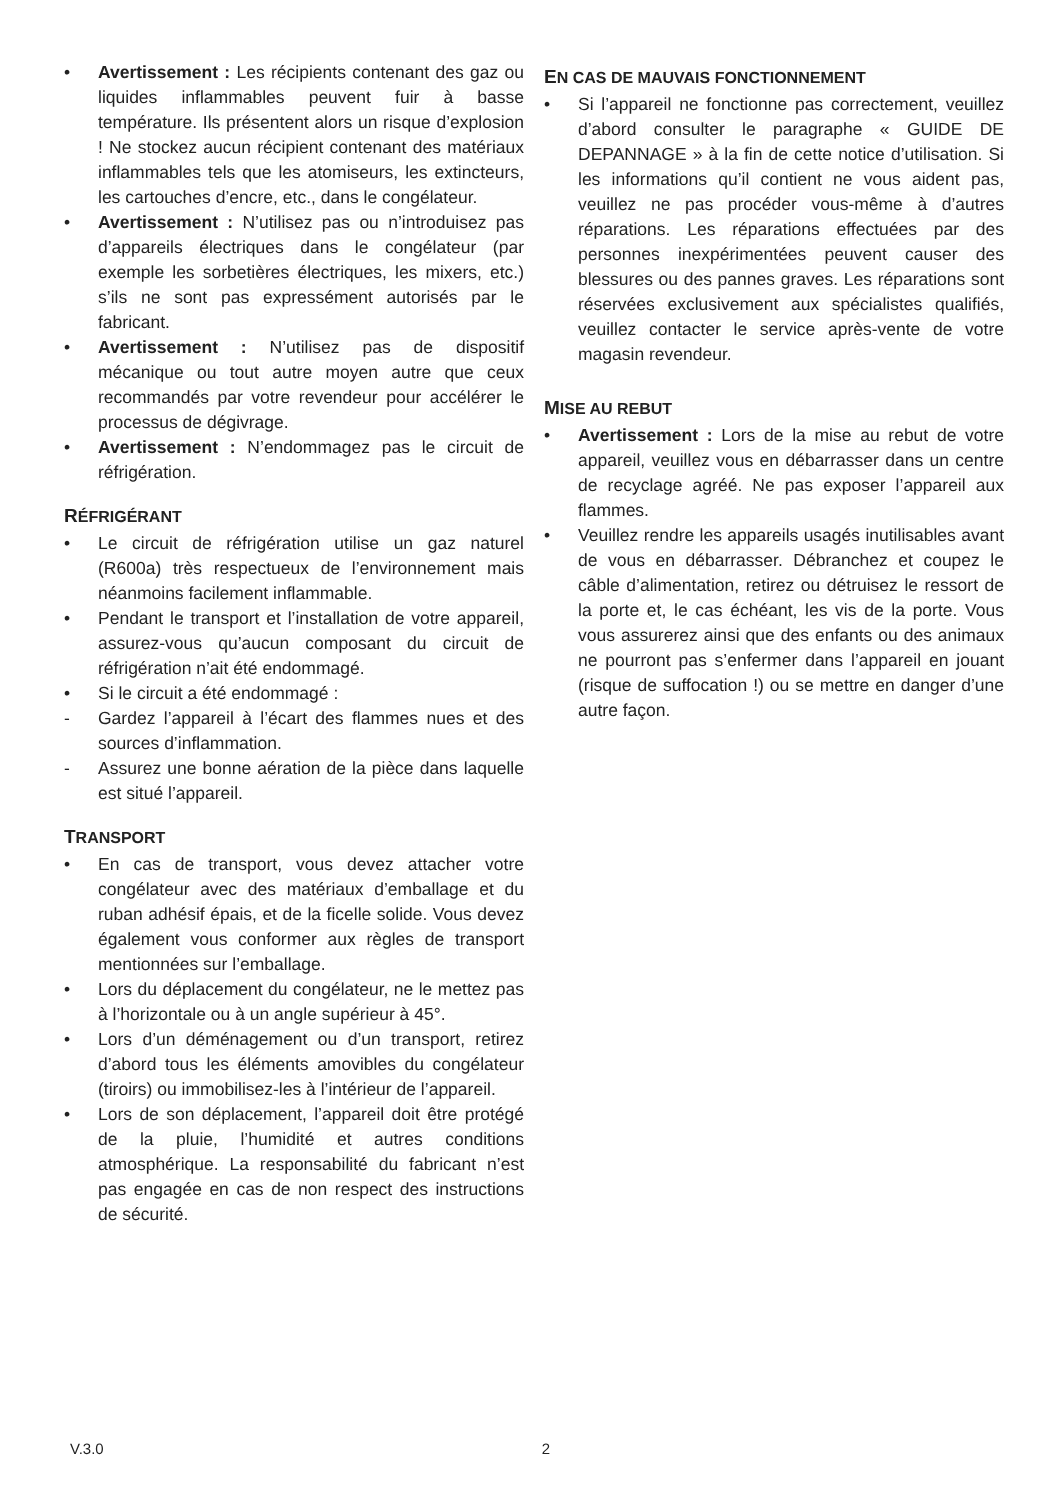• Avertissement : Les récipients contenant des gaz ou liquides inflammables peuvent fuir à basse température. Ils présentent alors un risque d’explosion ! Ne stockez aucun récipient contenant des matériaux inflammables tels que les atomiseurs, les extincteurs, les cartouches d’encre, etc., dans le congélateur.
• Avertissement : N’utilisez pas ou n’introduisez pas d’appareils électriques dans le congélateur (par exemple les sorbetières électriques, les mixers, etc.) s’ils ne sont pas expressément autorisés par le fabricant.
• Avertissement : N’utilisez pas de dispositif mécanique ou tout autre moyen autre que ceux recommandés par votre revendeur pour accélérer le processus de dégivrage.
• Avertissement : N’endommagez pas le circuit de réfrigération.
RÉFRIGÉRANT
• Le circuit de réfrigération utilise un gaz naturel (R600a) très respectueux de l’environnement mais néanmoins facilement inflammable.
• Pendant le transport et l’installation de votre appareil, assurez-vous qu’aucun composant du circuit de réfrigération n’ait été endommagé.
• Si le circuit a été endommagé :
- Gardez l’appareil à l’écart des flammes nues et des sources d’inflammation.
- Assurez une bonne aération de la pièce dans laquelle est situé l’appareil.
TRANSPORT
• En cas de transport, vous devez attacher votre congélateur avec des matériaux d’emballage et du ruban adhésif épais, et de la ficelle solide. Vous devez également vous conformer aux règles de transport mentionnées sur l’emballage.
• Lors du déplacement du congélateur, ne le mettez pas à l’horizontale ou à un angle supérieur à 45°.
• Lors d’un déménagement ou d’un transport, retirez d’abord tous les éléments amovibles du congélateur (tiroirs) ou immobilisez-les à l’intérieur de l’appareil.
• Lors de son déplacement, l’appareil doit être protégé de la pluie, l’humidité et autres conditions atmosphérique. La responsabilité du fabricant n’est pas engagée en cas de non respect des instructions de sécurité.
EN CAS DE MAUVAIS FONCTIONNEMENT
• Si l’appareil ne fonctionne pas correctement, veuillez d’abord consulter le paragraphe « GUIDE DE DEPANNAGE » à la fin de cette notice d’utilisation. Si les informations qu’il contient ne vous aident pas, veuillez ne pas procéder vous-même à d’autres réparations. Les réparations effectuées par des personnes inexpérimentées peuvent causer des blessures ou des pannes graves. Les réparations sont réservées exclusivement aux spécialistes qualifiés, veuillez contacter le service après-vente de votre magasin revendeur.
MISE AU REBUT
• Avertissement : Lors de la mise au rebut de votre appareil, veuillez vous en débarrasser dans un centre de recyclage agréé. Ne pas exposer l’appareil aux flammes.
• Veuillez rendre les appareils usagés inutilisables avant de vous en débarrasser. Débranchez et coupez le câble d’alimentation, retirez ou détruisez le ressort de la porte et, le cas échéant, les vis de la porte. Vous vous assurerez ainsi que des enfants ou des animaux ne pourront pas s’enfermer dans l’appareil en jouant (risque de suffocation !) ou se mettre en danger d’une autre façon.
V.3.0 2